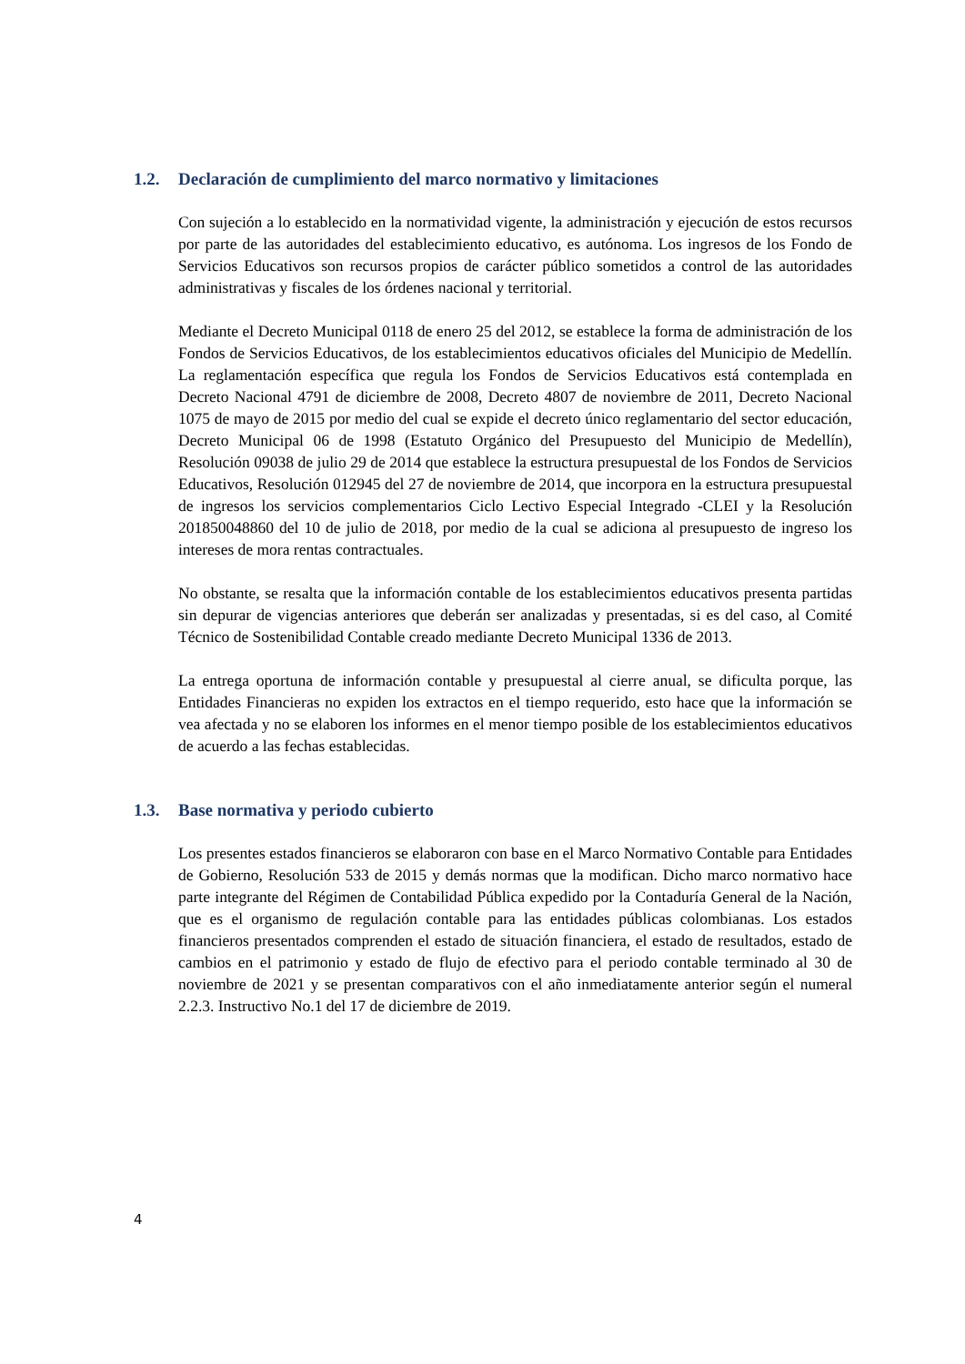1.2. Declaración de cumplimiento del marco normativo y limitaciones
Con sujeción a lo establecido en la normatividad vigente, la administración y ejecución de estos recursos por parte de las autoridades del establecimiento educativo, es autónoma. Los ingresos de los Fondo de Servicios Educativos son recursos propios de carácter público sometidos a control de las autoridades administrativas y fiscales de los órdenes nacional y territorial.
Mediante el Decreto Municipal 0118 de enero 25 del 2012, se establece la forma de administración de los Fondos de Servicios Educativos, de los establecimientos educativos oficiales del Municipio de Medellín. La reglamentación específica que regula los Fondos de Servicios Educativos está contemplada en Decreto Nacional 4791 de diciembre de 2008, Decreto 4807 de noviembre de 2011, Decreto Nacional 1075 de mayo de 2015 por medio del cual se expide el decreto único reglamentario del sector educación, Decreto Municipal 06 de 1998 (Estatuto Orgánico del Presupuesto del Municipio de Medellín), Resolución 09038 de julio 29 de 2014 que establece la estructura presupuestal de los Fondos de Servicios Educativos, Resolución 012945 del 27 de noviembre de 2014, que incorpora en la estructura presupuestal de ingresos los servicios complementarios Ciclo Lectivo Especial Integrado -CLEI y la Resolución 201850048860 del 10 de julio de 2018, por medio de la cual se adiciona al presupuesto de ingreso los intereses de mora rentas contractuales.
No obstante, se resalta que la información contable de los establecimientos educativos presenta partidas sin depurar de vigencias anteriores que deberán ser analizadas y presentadas, si es del caso, al Comité Técnico de Sostenibilidad Contable creado mediante Decreto Municipal 1336 de 2013.
La entrega oportuna de información contable y presupuestal al cierre anual, se dificulta porque, las Entidades Financieras no expiden los extractos en el tiempo requerido, esto hace que la información se vea afectada y no se elaboren los informes en el menor tiempo posible de los establecimientos educativos de acuerdo a las fechas establecidas.
1.3. Base normativa y periodo cubierto
Los presentes estados financieros se elaboraron con base en el Marco Normativo Contable para Entidades de Gobierno, Resolución 533 de 2015 y demás normas que la modifican. Dicho marco normativo hace parte integrante del Régimen de Contabilidad Pública expedido por la Contaduría General de la Nación, que es el organismo de regulación contable para las entidades públicas colombianas. Los estados financieros presentados comprenden el estado de situación financiera, el estado de resultados, estado de cambios en el patrimonio y estado de flujo de efectivo para el periodo contable terminado al 30 de noviembre de 2021 y se presentan comparativos con el año inmediatamente anterior según el numeral 2.2.3. Instructivo No.1 del 17 de diciembre de 2019.
4